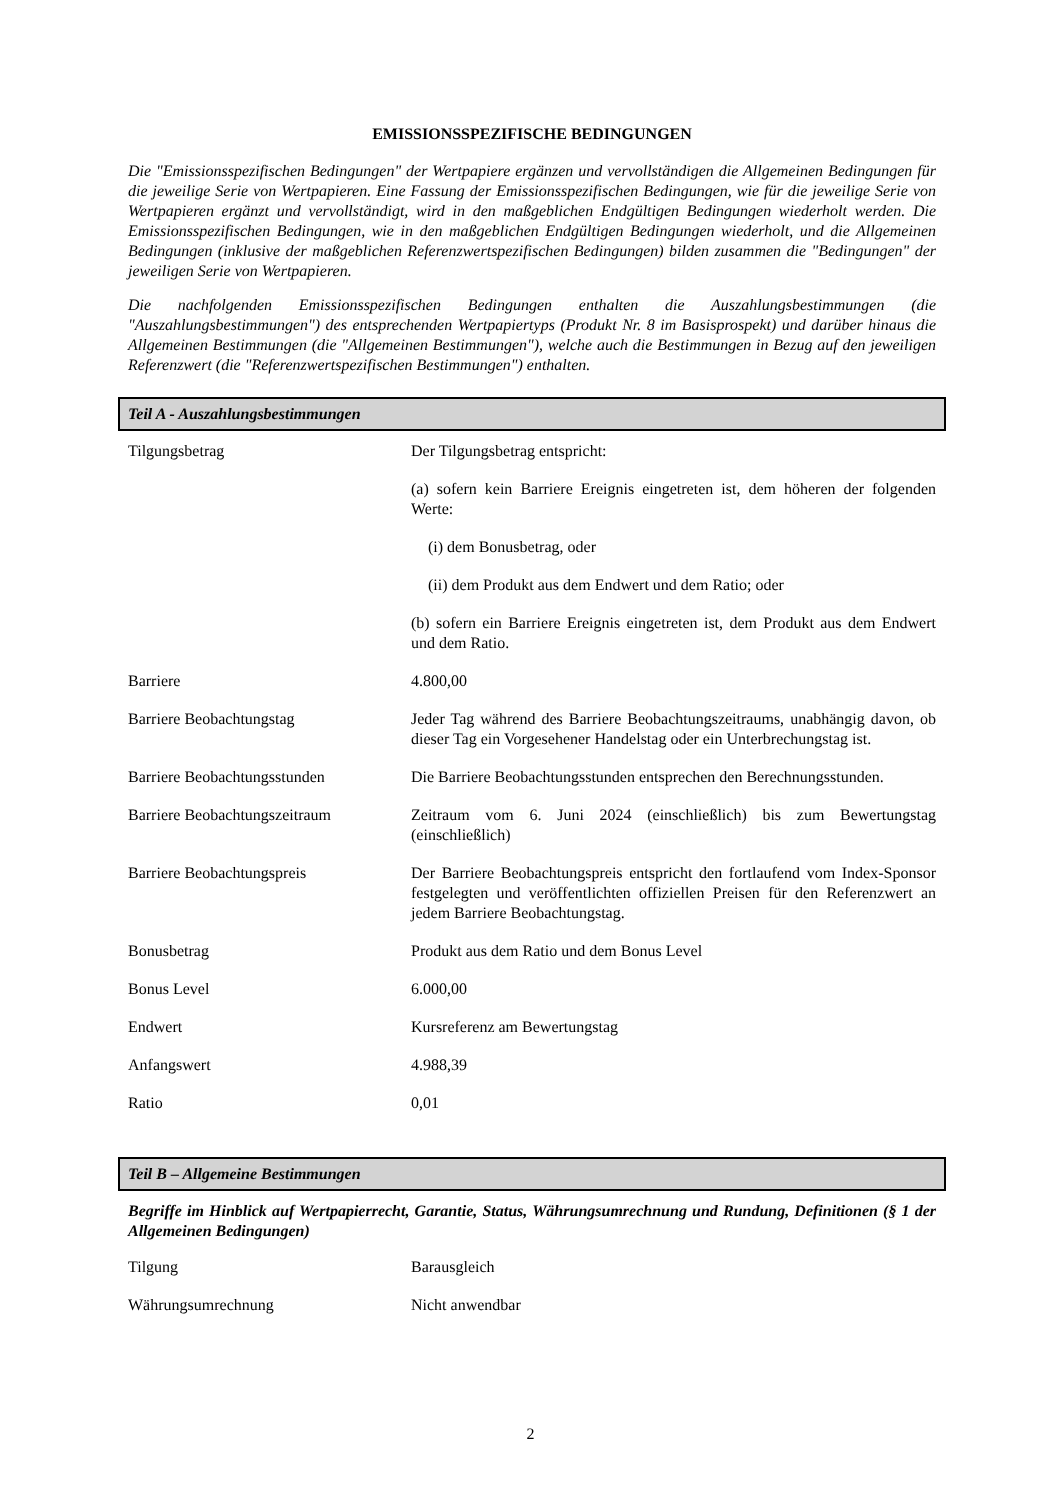EMISSIONSSPEZIFISCHE BEDINGUNGEN
Die "Emissionsspezifischen Bedingungen" der Wertpapiere ergänzen und vervollständigen die Allgemeinen Bedingungen für die jeweilige Serie von Wertpapieren. Eine Fassung der Emissionsspezifischen Bedingungen, wie für die jeweilige Serie von Wertpapieren ergänzt und vervollständigt, wird in den maßgeblichen Endgültigen Bedingungen wiederholt werden. Die Emissionsspezifischen Bedingungen, wie in den maßgeblichen Endgültigen Bedingungen wiederholt, und die Allgemeinen Bedingungen (inklusive der maßgeblichen Referenzwertspezifischen Bedingungen) bilden zusammen die "Bedingungen" der jeweiligen Serie von Wertpapieren.
Die nachfolgenden Emissionsspezifischen Bedingungen enthalten die Auszahlungsbestimmungen (die "Auszahlungsbestimmungen") des entsprechenden Wertpapiertyps (Produkt Nr. 8 im Basisprospekt) und darüber hinaus die Allgemeinen Bestimmungen (die "Allgemeinen Bestimmungen"), welche auch die Bestimmungen in Bezug auf den jeweiligen Referenzwert (die "Referenzwertspezifischen Bestimmungen") enthalten.
Teil A - Auszahlungsbestimmungen
| Tilgungsbetrag | Der Tilgungsbetrag entspricht: (a) sofern kein Barriere Ereignis eingetreten ist, dem höheren der folgenden Werte: (i) dem Bonusbetrag, oder (ii) dem Produkt aus dem Endwert und dem Ratio; oder (b) sofern ein Barriere Ereignis eingetreten ist, dem Produkt aus dem Endwert und dem Ratio. |
| Barriere | 4.800,00 |
| Barriere Beobachtungstag | Jeder Tag während des Barriere Beobachtungszeitraums, unabhängig davon, ob dieser Tag ein Vorgesehener Handelstag oder ein Unterbrechungstag ist. |
| Barriere Beobachtungsstunden | Die Barriere Beobachtungsstunden entsprechen den Berechnungsstunden. |
| Barriere Beobachtungszeitraum | Zeitraum vom 6. Juni 2024 (einschließlich) bis zum Bewertungstag (einschließlich) |
| Barriere Beobachtungspreis | Der Barriere Beobachtungspreis entspricht den fortlaufend vom Index-Sponsor festgelegten und veröffentlichten offiziellen Preisen für den Referenzwert an jedem Barriere Beobachtungstag. |
| Bonusbetrag | Produkt aus dem Ratio und dem Bonus Level |
| Bonus Level | 6.000,00 |
| Endwert | Kursreferenz am Bewertungstag |
| Anfangswert | 4.988,39 |
| Ratio | 0,01 |
Teil B – Allgemeine Bestimmungen
Begriffe im Hinblick auf Wertpapierrecht, Garantie, Status, Währungsumrechnung und Rundung, Definitionen (§ 1 der Allgemeinen Bedingungen)
| Tilgung | Barausgleich |
| Währungsumrechnung | Nicht anwendbar |
2